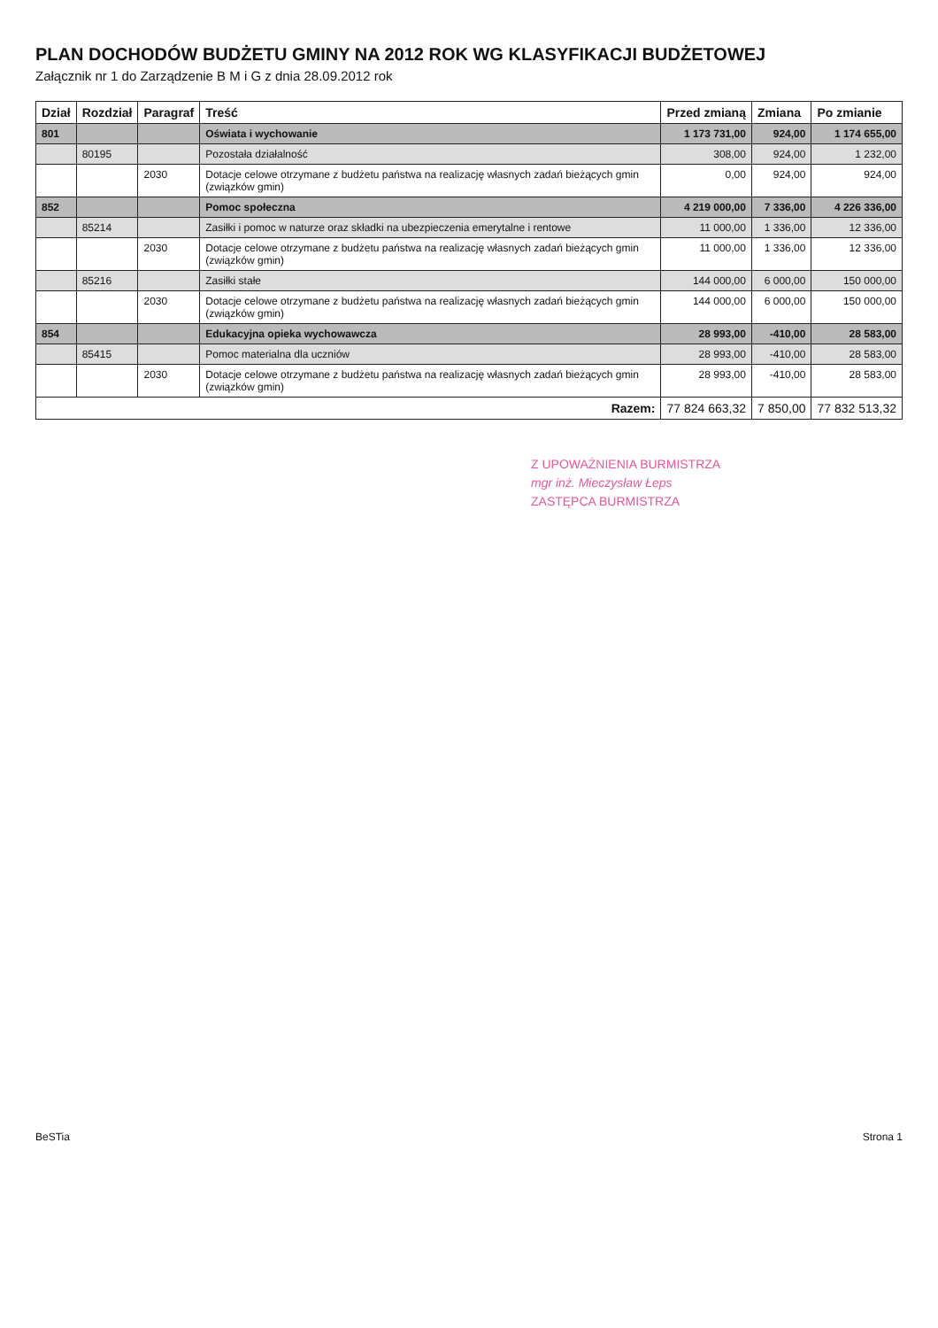PLAN DOCHODÓW BUDŻETU GMINY NA 2012 ROK WG KLASYFIKACJI BUDŻETOWEJ
Załącznik nr 1 do Zarządzenie B M i G z dnia 28.09.2012 rok
| Dział | Rozdział | Paragraf | Treść | Przed zmianą | Zmiana | Po zmianie |
| --- | --- | --- | --- | --- | --- | --- |
| 801 | | | Oświata i wychowanie | 1 173 731,00 | 924,00 | 1 174 655,00 |
| | 80195 | | Pozostała działalność | 308,00 | 924,00 | 1 232,00 |
| | | 2030 | Dotacje celowe otrzymane z budżetu państwa na realizację własnych zadań bieżących gmin (związków gmin) | 0,00 | 924,00 | 924,00 |
| 852 | | | Pomoc społeczna | 4 219 000,00 | 7 336,00 | 4 226 336,00 |
| | 85214 | | Zasiłki i pomoc w naturze oraz składki na ubezpieczenia emerytalne i rentowe | 11 000,00 | 1 336,00 | 12 336,00 |
| | | 2030 | Dotacje celowe otrzymane z budżetu państwa na realizację własnych zadań bieżących gmin (związków gmin) | 11 000,00 | 1 336,00 | 12 336,00 |
| | 85216 | | Zasiłki stałe | 144 000,00 | 6 000,00 | 150 000,00 |
| | | 2030 | Dotacje celowe otrzymane z budżetu państwa na realizację własnych zadań bieżących gmin (związków gmin) | 144 000,00 | 6 000,00 | 150 000,00 |
| 854 | | | Edukacyjna opieka wychowawcza | 28 993,00 | -410,00 | 28 583,00 |
| | 85415 | | Pomoc materialna dla uczniów | 28 993,00 | -410,00 | 28 583,00 |
| | | 2030 | Dotacje celowe otrzymane z budżetu państwa na realizację własnych zadań bieżących gmin (związków gmin) | 28 993,00 | -410,00 | 28 583,00 |
| Razem: | | | | 77 824 663,32 | 7 850,00 | 77 832 513,32 |
Z UPOWAŻNIENIA BURMISTRZA
mgr inż. Mieczysław Łeps
ZASTĘPCA BURMISTRZA
BeSTia Strona 1